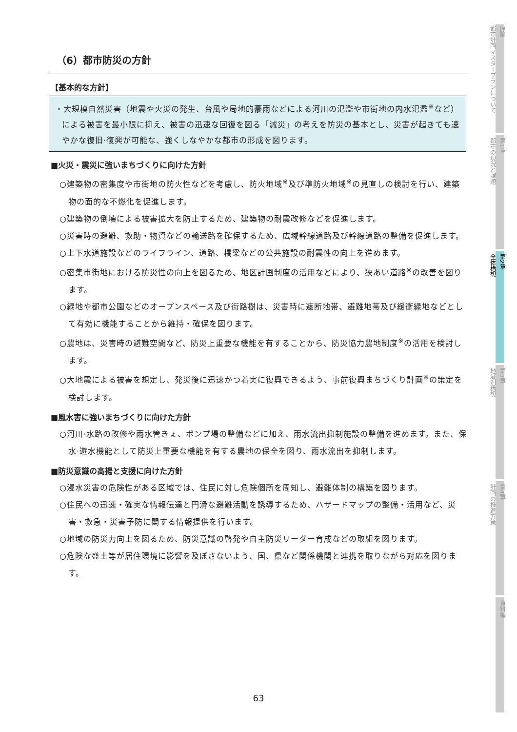（6）都市防災の方針
【基本的な方針】
・大規模自然災害（地震や火災の発生、台風や局地的豪雨などによる河川の氾濫や市街地の内水氾濫<sup>※</sup>など）による被害を最小限に抑え、被害の迅速な回復を図る「減災」の考えを防災の基本とし、災害が起きても速やかな復旧·復興が可能な、強くしなやかな都市の形成を図ります。
■火災・震災に強いまちづくりに向けた方針
○建築物の密集度や市街地の防火性などを考慮し、防火地域<sup>※</sup>及び準防火地域<sup>※</sup>の見直しの検討を行い、建築物の面的な不燃化を促進します。
○建築物の倒壊による被害拡大を防止するため、建築物の耐震改修などを促進します。
○災害時の避難、救助・物資などの輸送路を確保するため、広域幹線道路及び幹線道路の整備を促進します。
○上下水道施設などのライフライン、道路、橋梁などの公共施設の耐震性の向上を進めます。
○密集市街地における防災性の向上を図るため、地区計画制度の活用などにより、狭あい道路<sup>※</sup>の改善を図ります。
○緑地や都市公園などのオープンスペース及び街路樹は、災害時に遮断地帯、避難地帯及び緩衝緑地などとして有効に機能することから維持・確保を図ります。
○農地は、災害時の避難空間など、防災上重要な機能を有することから、防災協力農地制度<sup>※</sup>の活用を検討します。
○大地震による被害を想定し、発災後に迅速かつ着実に復興できるよう、事前復興まちづくり計画<sup>※</sup>の策定を検討します。
■風水害に強いまちづくりに向けた方針
○河川·水路の改修や雨水管きょ、ポンプ場の整備などに加え、雨水流出抑制施設の整備を進めます。また、保水·遊水機能として防災上重要な機能を有する農地の保全を図り、雨水流出を抑制します。
■防災意識の高揚と支援に向けた方針
○浸水災害の危険性がある区域では、住民に対し危険個所を周知し、避難体制の構築を図ります。
○住民への迅速・確実な情報伝達と円滑な避難活動を誘導するため、ハザードマップの整備・活用など、災害・救急・災害予防に関する情報提供を行います。
○地域の防災力向上を図るため、防災意識の啓発や自主防災リーダー育成などの取組を図ります。
○危険な盛土等が居住環境に影響を及ぼさないよう、国、県など関係機関と連携を取りながら対応を図ります。
序論
都市計画マスタープランについて
第1章
都市の現況と課題
第2章
全体構想
第3章
地域別構想
第4章
計画の推進方策
資料編
63